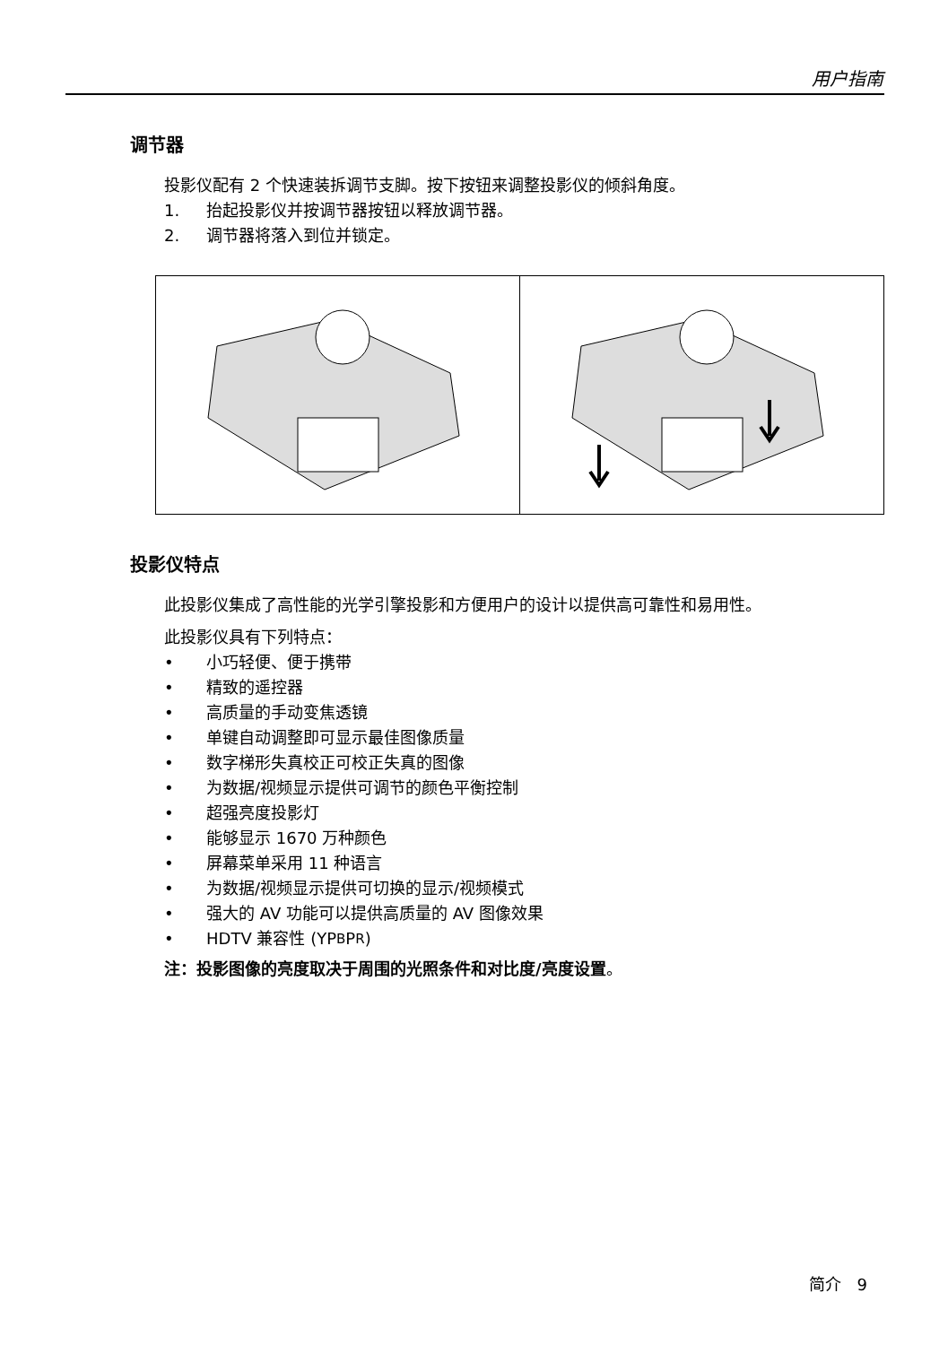用户指南
调节器
投影仪配有 2 个快速装拆调节支脚。按下按钮来调整投影仪的倾斜角度。
1. 抬起投影仪并按调节器按钮以释放调节器。
2. 调节器将落入到位并锁定。
投影仪特点
此投影仪集成了高性能的光学引擎投影和方便用户的设计以提供高可靠性和易用性。
此投影仪具有下列特点：
• 小巧轻便、便于携带
• 精致的遥控器
• 高质量的手动变焦透镜
• 单键自动调整即可显示最佳图像质量
• 数字梯形失真校正可校正失真的图像
• 为数据/视频显示提供可调节的颜色平衡控制
• 超强亮度投影灯
• 能够显示 1670 万种颜色
• 屏幕菜单采用 11 种语言
• 为数据/视频显示提供可切换的显示/视频模式
• 强大的 AV 功能可以提供高质量的 AV 图像效果
• HDTV 兼容性 (YP<sub>B</sub>P<sub>R</sub>)
注：投影图像的亮度取决于周围的光照条件和对比度/亮度设置。
简介 9